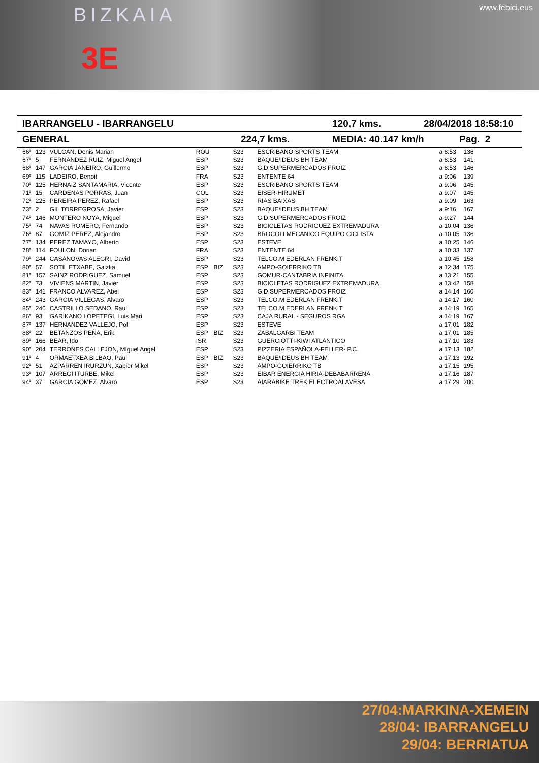BIZKAIA www.febici.eus
3E
IBARRANGELU - IBARRANGELU 120,7 kms. 28/04/2018 18:58:10
GENERAL 224,7 kms. MEDIA: 40.147 km/h Pag. 2
| 66º | 123 | VULCAN, Denis Marian | ROU | | S23 | ESCRIBANO SPORTS TEAM | a 8:53 | 136 |
| 67º | 5 | FERNANDEZ RUIZ, Miguel Angel | ESP | | S23 | BAQUE/IDEUS BH TEAM | a 8:53 | 141 |
| 68º | 147 | GARCIA JANEIRO, Guillermo | ESP | | S23 | G.D.SUPERMERCADOS FROIZ | a 8:53 | 146 |
| 69º | 115 | LADEIRO, Benoit | FRA | | S23 | ENTENTE 64 | a 9:06 | 139 |
| 70º | 125 | HERNAIZ SANTAMARIA, Vicente | ESP | | S23 | ESCRIBANO SPORTS TEAM | a 9:06 | 145 |
| 71º | 15 | CARDENAS PORRAS, Juan | COL | | S23 | EISER-HIRUMET | a 9:07 | 145 |
| 72º | 225 | PEREIRA PEREZ, Rafael | ESP | | S23 | RIAS BAIXAS | a 9:09 | 163 |
| 73º | 2 | GIL TORREGROSA, Javier | ESP | | S23 | BAQUE/IDEUS BH TEAM | a 9:16 | 167 |
| 74º | 146 | MONTERO NOYA, Miguel | ESP | | S23 | G.D.SUPERMERCADOS FROIZ | a 9:27 | 144 |
| 75º | 74 | NAVAS ROMERO, Fernando | ESP | | S23 | BICICLETAS RODRIGUEZ EXTREMADURA | a 10:04 | 136 |
| 76º | 87 | GOMIZ PEREZ, Alejandro | ESP | | S23 | BROCOLI MECANICO EQUIPO CICLISTA | a 10:05 | 136 |
| 77º | 134 | PEREZ TAMAYO, Alberto | ESP | | S23 | ESTEVE | a 10:25 | 146 |
| 78º | 114 | FOULON, Dorian | FRA | | S23 | ENTENTE 64 | a 10:33 | 137 |
| 79º | 244 | CASANOVAS ALEGRI, David | ESP | | S23 | TELCO.M EDERLAN FRENKIT | a 10:45 | 158 |
| 80º | 57 | SOTIL ETXABE, Gaizka | ESP | BIZ | S23 | AMPO-GOIERRIKO TB | a 12:34 | 175 |
| 81º | 157 | SAINZ RODRIGUEZ, Samuel | ESP | | S23 | GOMUR-CANTABRIA INFINITA | a 13:21 | 155 |
| 82º | 73 | VIVIENS MARTIN, Javier | ESP | | S23 | BICICLETAS RODRIGUEZ EXTREMADURA | a 13:42 | 158 |
| 83º | 141 | FRANCO ALVAREZ, Abel | ESP | | S23 | G.D.SUPERMERCADOS FROIZ | a 14:14 | 160 |
| 84º | 243 | GARCIA VILLEGAS, Alvaro | ESP | | S23 | TELCO.M EDERLAN FRENKIT | a 14:17 | 160 |
| 85º | 246 | CASTRILLO SEDANO, Raul | ESP | | S23 | TELCO.M EDERLAN FRENKIT | a 14:19 | 165 |
| 86º | 93 | GARIKANO LOPETEGI, Luis Mari | ESP | | S23 | CAJA RURAL - SEGUROS RGA | a 14:19 | 167 |
| 87º | 137 | HERNANDEZ VALLEJO, Pol | ESP | | S23 | ESTEVE | a 17:01 | 182 |
| 88º | 22 | BETANZOS PEÑA, Erik | ESP | BIZ | S23 | ZABALGARBI TEAM | a 17:01 | 185 |
| 89º | 166 | BEAR, Ido | ISR | | S23 | GUERCIOTTI-KIWI ATLANTICO | a 17:10 | 183 |
| 90º | 204 | TERRONES CALLEJON, MIguel Angel | ESP | | S23 | PIZZERIA ESPAÑOLA-FELLER- P.C. | a 17:13 | 182 |
| 91º | 4 | ORMAETXEA BILBAO, Paul | ESP | BIZ | S23 | BAQUE/IDEUS BH TEAM | a 17:13 | 192 |
| 92º | 51 | AZPARREN IRURZUN, Xabier Mikel | ESP | | S23 | AMPO-GOIERRIKO TB | a 17:15 | 195 |
| 93º | 107 | ARREGI ITURBE, Mikel | ESP | | S23 | EIBAR ENERGIA HIRIA-DEBABARRENA | a 17:16 | 187 |
| 94º | 37 | GARCIA GOMEZ, Alvaro | ESP | | S23 | AIARABIKE TREK ELECTROALAVESA | a 17:29 | 200 |
27/04:MARKINA-XEMEIN
28/04: IBARRANGELU
29/04: BERRIATUA